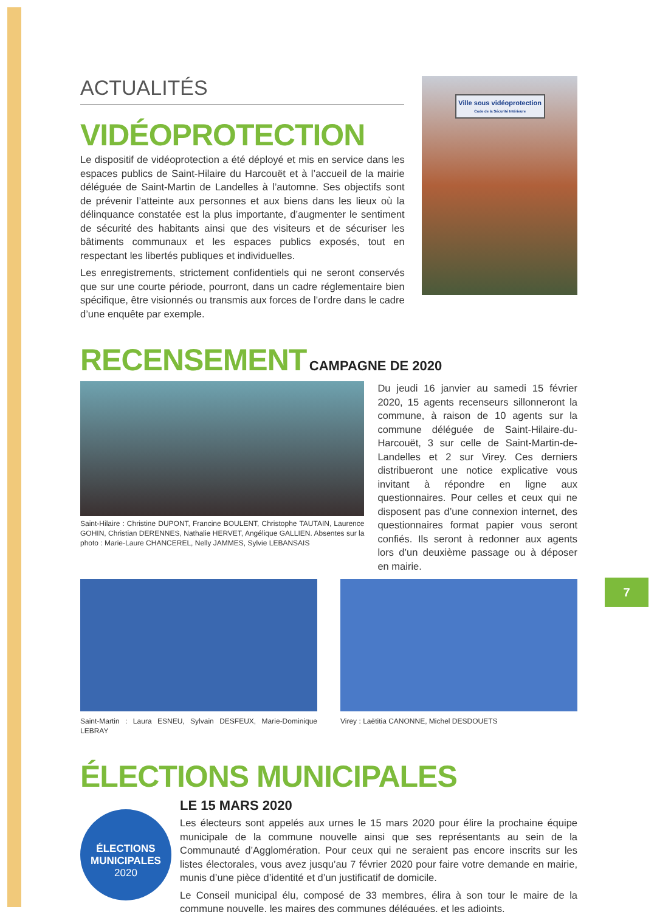ACTUALITÉS
VIDÉOPROTECTION
Le dispositif de vidéoprotection a été déployé et mis en service dans les espaces publics de Saint-Hilaire du Harcouët et à l’accueil de la mairie déléguée de Saint-Martin de Landelles à l’automne. Ses objectifs sont de prévenir l’atteinte aux personnes et aux biens dans les lieux où la délinquance constatée est la plus importante, d’augmenter le sentiment de sécurité des habitants ainsi que des visiteurs et de sécuriser les bâtiments communaux et les espaces publics exposés, tout en respectant les libertés publiques et individuelles.
Les enregistrements, strictement confidentiels qui ne seront conservés que sur une courte période, pourront, dans un cadre réglementaire bien spécifique, être visionnés ou transmis aux forces de l’ordre dans le cadre d’une enquête par exemple.
Ville sous vidéoprotection
Code de la Sécurité Intérieure
RECENSEMENT CAMPAGNE DE 2020
Saint-Hilaire : Christine DUPONT, Francine BOULENT, Christophe TAUTAIN, Laurence GOHIN, Christian DERENNES, Nathalie HERVET, Angélique GALLIEN. Absentes sur la photo : Marie-Laure CHANCEREL, Nelly JAMMES, Sylvie LEBANSAIS
Du jeudi 16 janvier au samedi 15 février 2020, 15 agents recenseurs sillonneront la commune, à raison de 10 agents sur la commune déléguée de Saint-Hilaire-du-Harcouët, 3 sur celle de Saint-Martin-de-Landelles et 2 sur Virey. Ces derniers distribueront une notice explicative vous invitant à répondre en ligne aux questionnaires. Pour celles et ceux qui ne disposent pas d’une connexion internet, des questionnaires format papier vous seront confiés. Ils seront à redonner aux agents lors d’un deuxième passage ou à déposer en mairie.
Saint-Martin : Laura ESNEU, Sylvain DESFEUX, Marie-Dominique LEBRAY
Virey : Laëtitia CANONNE, Michel DESDOUETS
ÉLECTIONS MUNICIPALES
ÉLECTIONS
MUNICIPALES
2020
LE 15 MARS 2020
Les électeurs sont appelés aux urnes le 15 mars 2020 pour élire la prochaine équipe municipale de la commune nouvelle ainsi que ses représentants au sein de la Communauté d’Agglomération. Pour ceux qui ne seraient pas encore inscrits sur les listes électorales, vous avez jusqu’au 7 février 2020 pour faire votre demande en mairie, munis d’une pièce d’identité et d’un justificatif de domicile.
Le Conseil municipal élu, composé de 33 membres, élira à son tour le maire de la commune nouvelle, les maires des communes déléguées, et les adjoints.
7